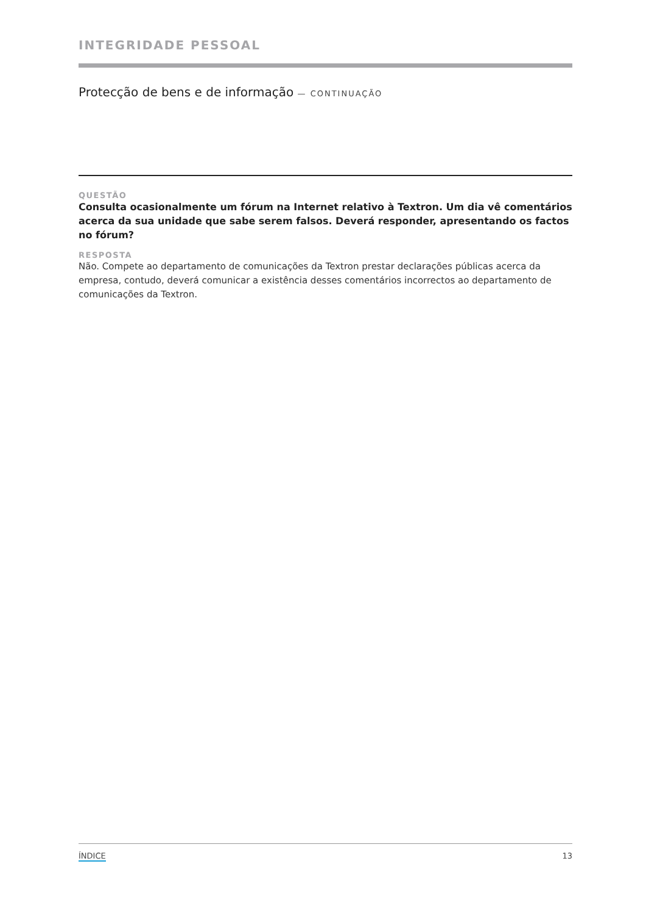INTEGRIDADE PESSOAL
Protecção de bens e de informação — CONTINUAÇÃO
QUESTÃO
Consulta ocasionalmente um fórum na Internet relativo à Textron. Um dia vê comentários acerca da sua unidade que sabe serem falsos. Deverá responder, apresentando os factos no fórum?
RESPOSTA
Não. Compete ao departamento de comunicações da Textron prestar declarações públicas acerca da empresa, contudo, deverá comunicar a existência desses comentários incorrectos ao departamento de comunicações da Textron.
ÍNDICE 13